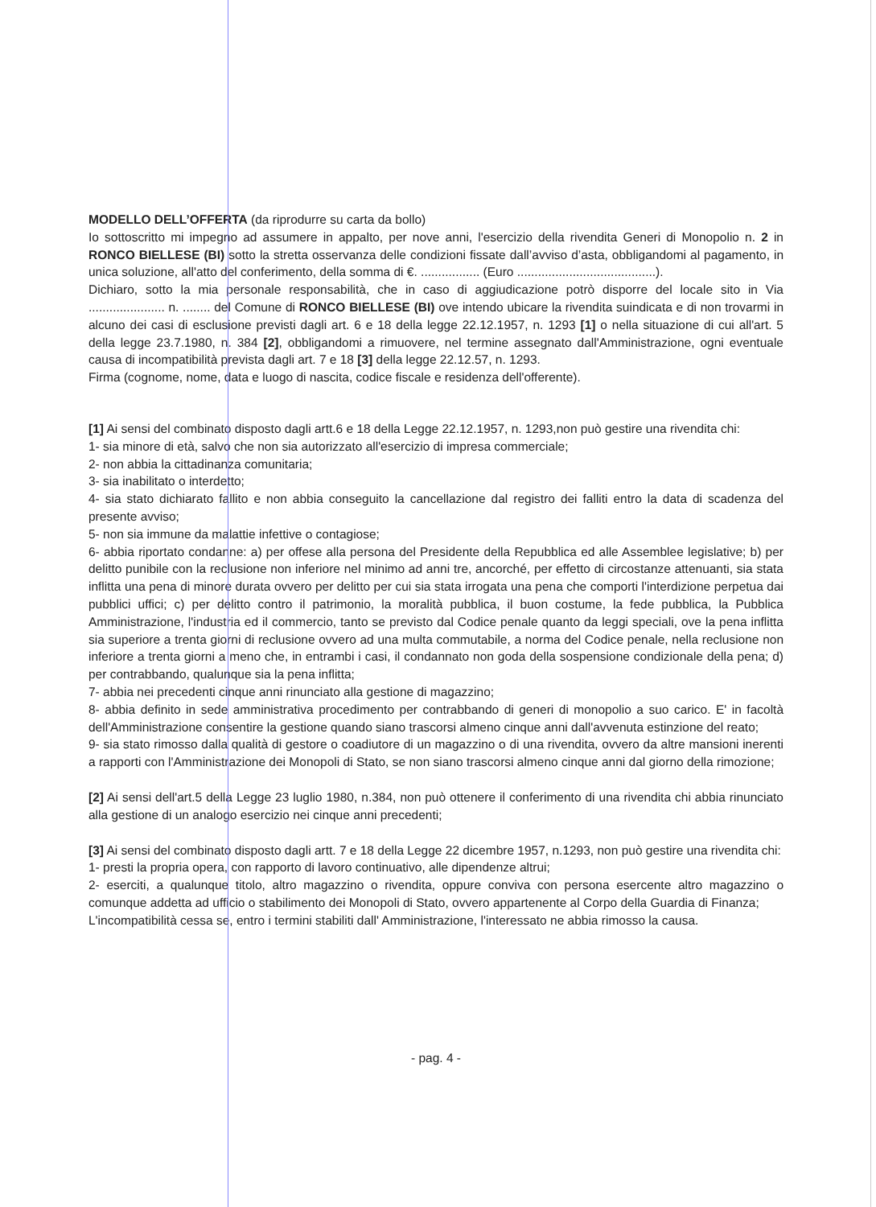MODELLO DELL’OFFERTA (da riprodurre su carta da bollo)
Io sottoscritto mi impegno ad assumere in appalto, per nove anni, l'esercizio della rivendita Generi di Monopolio n. 2 in RONCO BIELLESE (BI) sotto la stretta osservanza delle condizioni fissate dall’avviso d’asta, obbligandomi al pagamento, in unica soluzione, all'atto del conferimento, della somma di €. ................. (Euro ........................................).
Dichiaro, sotto la mia personale responsabilità, che in caso di aggiudicazione potrò disporre del locale sito in Via ...................... n. ........ del Comune di RONCO BIELLESE (BI) ove intendo ubicare la rivendita suindicata e di non trovarmi in alcuno dei casi di esclusione previsti dagli art. 6 e 18 della legge 22.12.1957, n. 1293 [1] o nella situazione di cui all'art. 5 della legge 23.7.1980, n. 384 [2], obbligandomi a rimuovere, nel termine assegnato dall'Amministrazione, ogni eventuale causa di incompatibilità prevista dagli art. 7 e 18 [3] della legge 22.12.57, n. 1293.
Firma (cognome, nome, data e luogo di nascita, codice fiscale e residenza dell'offerente).
[1] Ai sensi del combinato disposto dagli artt.6 e 18 della Legge 22.12.1957, n. 1293,non può gestire una rivendita chi:
1- sia minore di età, salvo che non sia autorizzato all'esercizio di impresa commerciale;
2- non abbia la cittadinanza comunitaria;
3- sia inabilitato o interdetto;
4- sia stato dichiarato fallito e non abbia conseguito la cancellazione dal registro dei falliti entro la data di scadenza del presente avviso;
5- non sia immune da malattie infettive o contagiose;
6- abbia riportato condanne: a) per offese alla persona del Presidente della Repubblica ed alle Assemblee legislative; b) per delitto punibile con la reclusione non inferiore nel minimo ad anni tre, ancorché, per effetto di circostanze attenuanti, sia stata inflitta una pena di minore durata ovvero per delitto per cui sia stata irrogata una pena che comporti l'interdizione perpetua dai pubblici uffici; c) per delitto contro il patrimonio, la moralità pubblica, il buon costume, la fede pubblica, la Pubblica Amministrazione, l'industria ed il commercio, tanto se previsto dal Codice penale quanto da leggi speciali, ove la pena inflitta sia superiore a trenta giorni di reclusione ovvero ad una multa commutabile, a norma del Codice penale, nella reclusione non inferiore a trenta giorni a meno che, in entrambi i casi, il condannato non goda della sospensione condizionale della pena; d) per contrabbando, qualunque sia la pena inflitta;
7- abbia nei precedenti cinque anni rinunciato alla gestione di magazzino;
8- abbia definito in sede amministrativa procedimento per contrabbando di generi di monopolio a suo carico. E' in facoltà dell'Amministrazione consentire la gestione quando siano trascorsi almeno cinque anni dall'avvenuta estinzione del reato;
9- sia stato rimosso dalla qualità di gestore o coadiutore di un magazzino o di una rivendita, ovvero da altre mansioni inerenti a rapporti con l'Amministrazione dei Monopoli di Stato, se non siano trascorsi almeno cinque anni dal giorno della rimozione;
[2] Ai sensi dell'art.5 della Legge 23 luglio 1980, n.384, non può ottenere il conferimento di una rivendita chi abbia rinunciato alla gestione di un analogo esercizio nei cinque anni precedenti;
[3] Ai sensi del combinato disposto dagli artt. 7 e 18 della Legge 22 dicembre 1957, n.1293, non può gestire una rivendita chi:
1- presti la propria opera, con rapporto di lavoro continuativo, alle dipendenze altrui;
2- eserciti, a qualunque titolo, altro magazzino o rivendita, oppure conviva con persona esercente altro magazzino o comunque addetta ad ufficio o stabilimento dei Monopoli di Stato, ovvero appartenente al Corpo della Guardia di Finanza;
L'incompatibilità cessa se, entro i termini stabiliti dall' Amministrazione, l'interessato ne abbia rimosso la causa.
- pag. 4 -